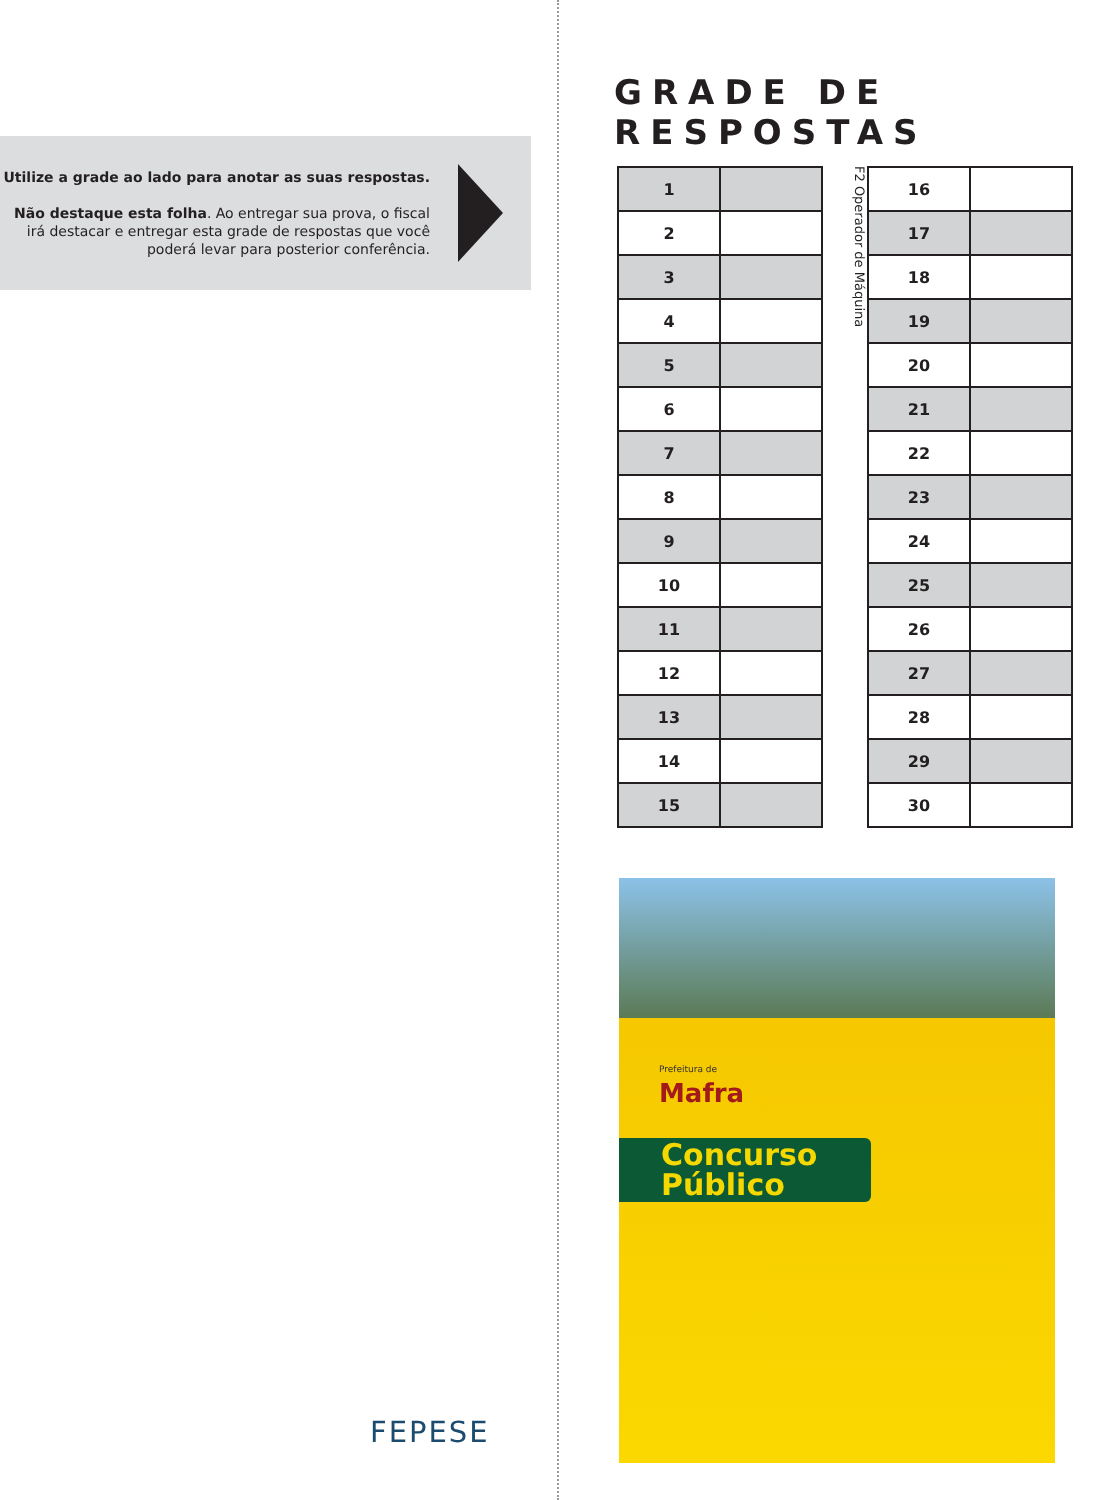Utilize a grade ao lado para anotar as suas respostas.
Não destaque esta folha. Ao entregar sua prova, o fiscal irá destacar e entregar esta grade de respostas que você poderá levar para posterior conferência.
FEPESE
GRADE DE RESPOSTAS
| 1 | |
| 2 | |
| 3 | |
| 4 | |
| 5 | |
| 6 | |
| 7 | |
| 8 | |
| 9 | |
| 10 | |
| 11 | |
| 12 | |
| 13 | |
| 14 | |
| 15 | |
F2 Operador de Máquina
| 16 | |
| 17 | |
| 18 | |
| 19 | |
| 20 | |
| 21 | |
| 22 | |
| 23 | |
| 24 | |
| 25 | |
| 26 | |
| 27 | |
| 28 | |
| 29 | |
| 30 | |
Prefeitura de
Mafra
Concurso Público